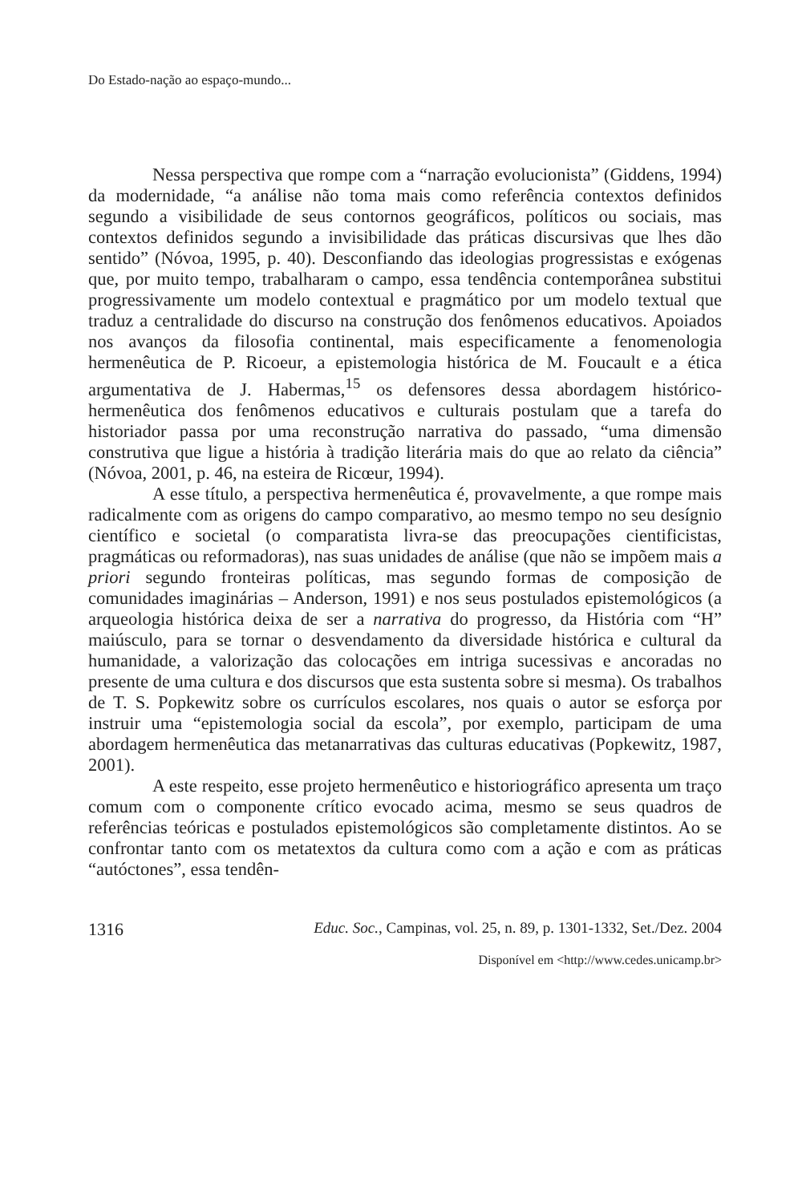Do Estado-nação ao espaço-mundo...
Nessa perspectiva que rompe com a “narração evolucionista” (Giddens, 1994) da modernidade, “a análise não toma mais como referência contextos definidos segundo a visibilidade de seus contornos geográficos, políticos ou sociais, mas contextos definidos segundo a invisibilidade das práticas discursivas que lhes dão sentido” (Nóvoa, 1995, p. 40). Desconfiando das ideologias progressistas e exógenas que, por muito tempo, trabalharam o campo, essa tendência contemporânea substitui progressivamente um modelo contextual e pragmático por um modelo textual que traduz a centralidade do discurso na construção dos fenômenos educativos. Apoiados nos avanços da filosofia continental, mais especificamente a fenomenologia hermenêutica de P. Ricoeur, a epistemologia histórica de M. Foucault e a ética argumentativa de J. Habermas,<sup>15</sup> os defensores dessa abordagem histórico-hermenêutica dos fenômenos educativos e culturais postulam que a tarefa do historiador passa por uma reconstrução narrativa do passado, “uma dimensão construtiva que ligue a história à tradição literária mais do que ao relato da ciência” (Nóvoa, 2001, p. 46, na esteira de Ricœur, 1994).
A esse título, a perspectiva hermenêutica é, provavelmente, a que rompe mais radicalmente com as origens do campo comparativo, ao mesmo tempo no seu desígnio científico e societal (o comparatista livra-se das preocupações cientificistas, pragmáticas ou reformadoras), nas suas unidades de análise (que não se impõem mais a priori segundo fronteiras políticas, mas segundo formas de composição de comunidades imaginárias – Anderson, 1991) e nos seus postulados epistemológicos (a arqueologia histórica deixa de ser a narrativa do progresso, da História com “H” maiúsculo, para se tornar o desvendamento da diversidade histórica e cultural da humanidade, a valorização das colocações em intriga sucessivas e ancoradas no presente de uma cultura e dos discursos que esta sustenta sobre si mesma). Os trabalhos de T. S. Popkewitz sobre os currículos escolares, nos quais o autor se esforça por instruir uma “epistemologia social da escola”, por exemplo, participam de uma abordagem hermenêutica das metanarrativas das culturas educativas (Popkewitz, 1987, 2001).
A este respeito, esse projeto hermenêutico e historiográfico apresenta um traço comum com o componente crítico evocado acima, mesmo se seus quadros de referências teóricas e postulados epistemológicos são completamente distintos. Ao se confrontar tanto com os metatextos da cultura como com a ação e com as práticas “autóctones”, essa tendên-
1316 Educ. Soc., Campinas, vol. 25, n. 89, p. 1301-1332, Set./Dez. 2004
Disponível em <http://www.cedes.unicamp.br>